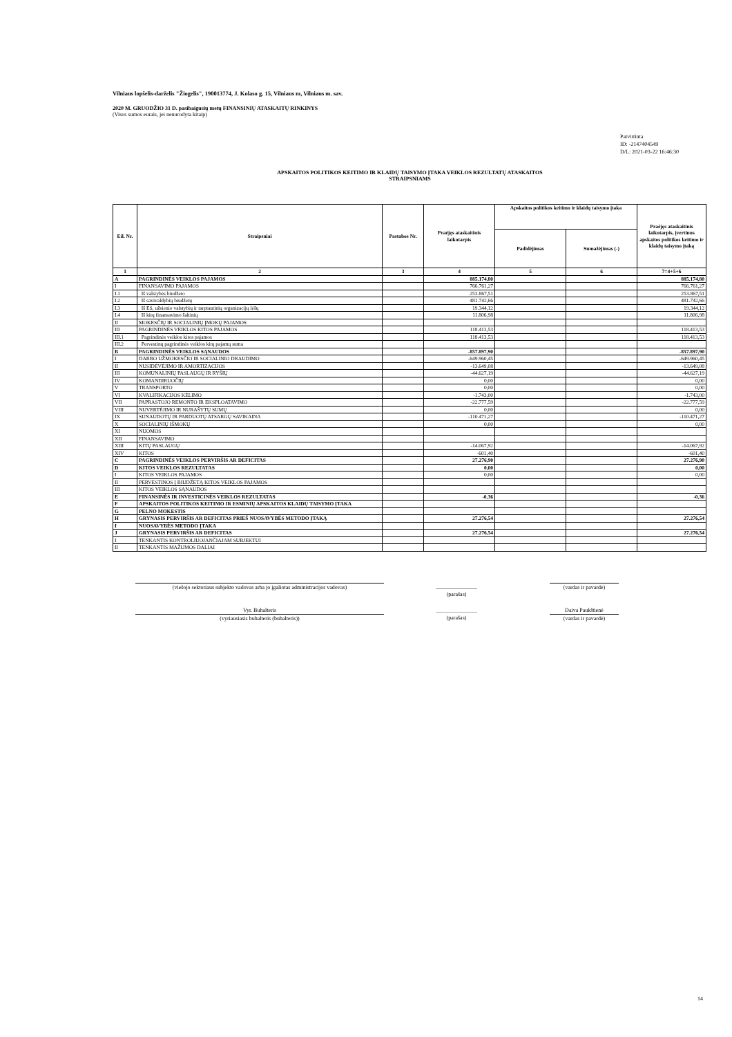Vilniaus lopšelis-darželis "Žiogelis", 190013774, J. Kolaso g. 15, Vilniaus m, Vilniaus m. sav.
2020 M. GRUODŽIO 31 D. pasibaigusių metų FINANSINIŲ ATASKAITŲ RINKINYS
(Visos sumos eurais, jei nenurodyta kitaip)
Patvirtinta
ID: -2147404549
D/L: 2021-03-22 16:46:30
APSKAITOS POLITIKOS KEITIMO IR KLAIDŲ TAISYMO ĮTAKA VEIKLOS REZULTATŲ ATASKAITOS
STRAIPSNIAMS
| Eil. Nr. | Straipsniai | Pastabos Nr. | Praėjęs ataskaitinis laikotarpis | Apskaitos politikos keitimo ir klaidų taisymo įtaka | | Praėjęs ataskaitinis laikotarpis, įvertinus apskaitos politikos keitimo ir klaidų taisymo įtaką |
| --- | --- | --- | --- | --- | --- | --- |
| | | | | Padidėjimas | Sumažėjimas (-) | |
| 1 | 2 | 3 | 4 | 5 | 6 | 7=4+5+6 |
| A | PAGRINDINĖS VEIKLOS PAJAMOS | | 885.174,80 | | | 885.174,80 |
| I | FINANSAVIMO PAJAMOS | | 766.761,27 | | | 766.761,27 |
| I.1 | Iš valstybės biudžeto | | 253.867,51 | | | 253.867,51 |
| I.2 | Iš savivaldybių biudžetų | | 481.742,66 | | | 481.742,66 |
| I.3 | Iš ES, užsienio valstybių ir tarptautinių organizacijų lėšų | | 19.344,12 | | | 19.344,12 |
| I.4 | Iš kitų finansavimo šaltinių | | 11.806,98 | | | 11.806,98 |
| II | MOKESČIŲ IR SOCIALINIŲ ĮMOKŲ PAJAMOS | | | | | |
| III | PAGRINDINĖS VEIKLOS KITOS PAJAMOS | | 118.413,53 | | | 118.413,53 |
| III.1 | Pagrindinės veiklos kitos pajamos | | 118.413,53 | | | 118.413,53 |
| III.2 | Pervestinų pagrindinės veiklos kitų pajamų suma | | | | | |
| B | PAGRINDINĖS VEIKLOS SĄNAUDOS | | -857.897,90 | | | -857.897,90 |
| I | DARBO UŽMOKESČIO IR SOCIALINIO DRAUDIMO | | -649.960,45 | | | -649.960,45 |
| II | NUSIDĖVĖJIMO IR AMORTIZACIJOS | | -13.649,08 | | | -13.649,08 |
| III | KOMUNALINIŲ PASLAUGŲ IR RYŠIŲ | | -44.627,19 | | | -44.627,19 |
| IV | KOMANDIRUOČIŲ | | 0,00 | | | 0,00 |
| V | TRANSPORTO | | 0,00 | | | 0,00 |
| VI | KVALIFIKACIJOS KĖLIMO | | -1.743,00 | | | -1.743,00 |
| VII | PAPRASTOJO REMONTO IR EKSPLOATAVIMO | | -22.777,59 | | | -22.777,59 |
| VIII | NUVERTĖJIMO IR NURAŠYTŲ SUMŲ | | 0,00 | | | 0,00 |
| IX | SUNAUDOTŲ IR PARDUOTŲ ATSARGŲ SAVIKAINA | | -110.471,27 | | | -110.471,27 |
| X | SOCIALINIŲ IŠMOKŲ | | 0,00 | | | 0,00 |
| XI | NUOMOS | | | | | |
| XII | FINANSAVIMO | | | | | |
| XIII | KITŲ PASLAUGŲ | | -14.067,92 | | | -14.067,92 |
| XIV | KITOS | | -601,40 | | | -601,40 |
| C | PAGRINDINĖS VEIKLOS PERVIRŠIS AR DEFICITAS | | 27.276,90 | | | 27.276,90 |
| D | KITOS VEIKLOS REZULTATAS | | 0,00 | | | 0,00 |
| I | KITOS VEIKLOS PAJAMOS | | 0,00 | | | 0,00 |
| II | PERVESTINOS Į BIUDŽETĄ KITOS VEIKLOS PAJAMOS | | | | | |
| III | KITOS VEIKLOS SĄNAUDOS | | | | | |
| E | FINANSINĖS IR INVESTICINĖS VEIKLOS REZULTATAS | | -0,36 | | | -0,36 |
| F | APSKAITOS POLITIKOS KEITIMO IR ESMINIŲ APSKAITOS KLAIDŲ TAISYMO ĮTAKA | | | | | |
| G | PELNO MOKESTIS | | | | | |
| H | GRYNASIS PERVIRŠIS AR DEFICITAS PRIEŠ NUOSAVYBĖS METODO ĮTAKĄ | | 27.276,54 | | | 27.276,54 |
| I | NUOSAVYBĖS METODO ĮTAKA | | | | | |
| J | GRYNASIS PERVIRŠIS AR DEFICITAS | | 27.276,54 | | | 27.276,54 |
| I | TENKANTIS KONTROLIUOJANČIAJAM SUBJEKTUI | | | | | |
| II | TENKANTIS MAŽUMOS DALIAI | | | | | |
(viešojo sektoriaus subjekto vadovas arba jo įgaliotas administracijos vadovas)
_______________
(parašas)
(vardas ir pavardė)
Vyr. Buhalteris
(vyriausiasis buhalteris (buhalteris))
_______________
(parašas)
Daiva Paukštienė
(vardas ir pavardė)
14